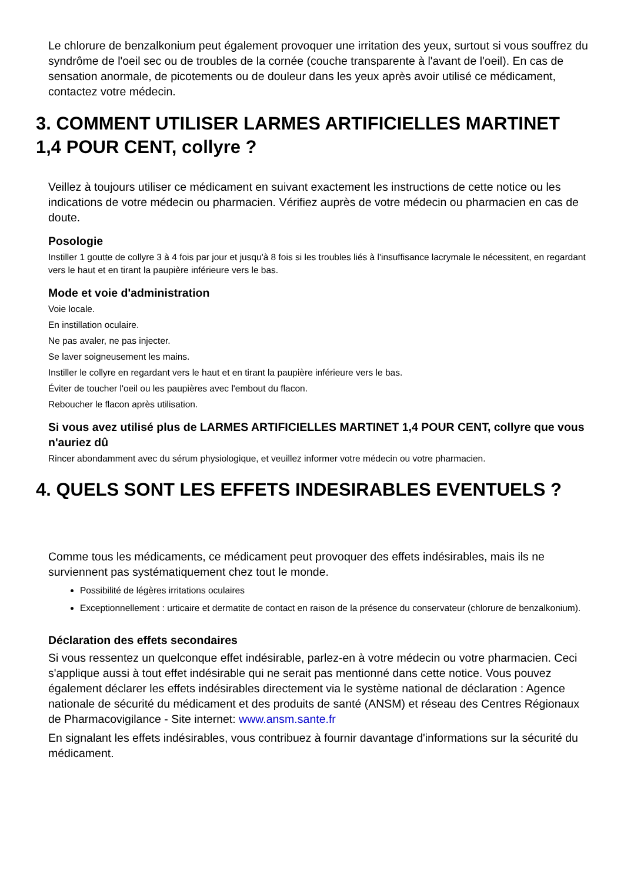Le chlorure de benzalkonium peut également provoquer une irritation des yeux, surtout si vous souffrez du syndrôme de l'oeil sec ou de troubles de la cornée (couche transparente à l'avant de l'oeil). En cas de sensation anormale, de picotements ou de douleur dans les yeux après avoir utilisé ce médicament, contactez votre médecin.
3. COMMENT UTILISER LARMES ARTIFICIELLES MARTINET 1,4 POUR CENT, collyre ?
Veillez à toujours utiliser ce médicament en suivant exactement les instructions de cette notice ou les indications de votre médecin ou pharmacien. Vérifiez auprès de votre médecin ou pharmacien en cas de doute.
Posologie
Instiller 1 goutte de collyre 3 à 4 fois par jour et jusqu'à 8 fois si les troubles liés à l'insuffisance lacrymale le nécessitent, en regardant vers le haut et en tirant la paupière inférieure vers le bas.
Mode et voie d'administration
Voie locale.
En instillation oculaire.
Ne pas avaler, ne pas injecter.
Se laver soigneusement les mains.
Instiller le collyre en regardant vers le haut et en tirant la paupière inférieure vers le bas.
Éviter de toucher l'oeil ou les paupières avec l'embout du flacon.
Reboucher le flacon après utilisation.
Si vous avez utilisé plus de LARMES ARTIFICIELLES MARTINET 1,4 POUR CENT, collyre que vous n'auriez dû
Rincer abondamment avec du sérum physiologique, et veuillez informer votre médecin ou votre pharmacien.
4. QUELS SONT LES EFFETS INDESIRABLES EVENTUELS ?
Comme tous les médicaments, ce médicament peut provoquer des effets indésirables, mais ils ne surviennent pas systématiquement chez tout le monde.
Possibilité de légères irritations oculaires
Exceptionnellement : urticaire et dermatite de contact en raison de la présence du conservateur (chlorure de benzalkonium).
Déclaration des effets secondaires
Si vous ressentez un quelconque effet indésirable, parlez-en à votre médecin ou votre pharmacien. Ceci s'applique aussi à tout effet indésirable qui ne serait pas mentionné dans cette notice. Vous pouvez également déclarer les effets indésirables directement via le système national de déclaration : Agence nationale de sécurité du médicament et des produits de santé (ANSM) et réseau des Centres Régionaux de Pharmacovigilance - Site internet: www.ansm.sante.fr
En signalant les effets indésirables, vous contribuez à fournir davantage d'informations sur la sécurité du médicament.